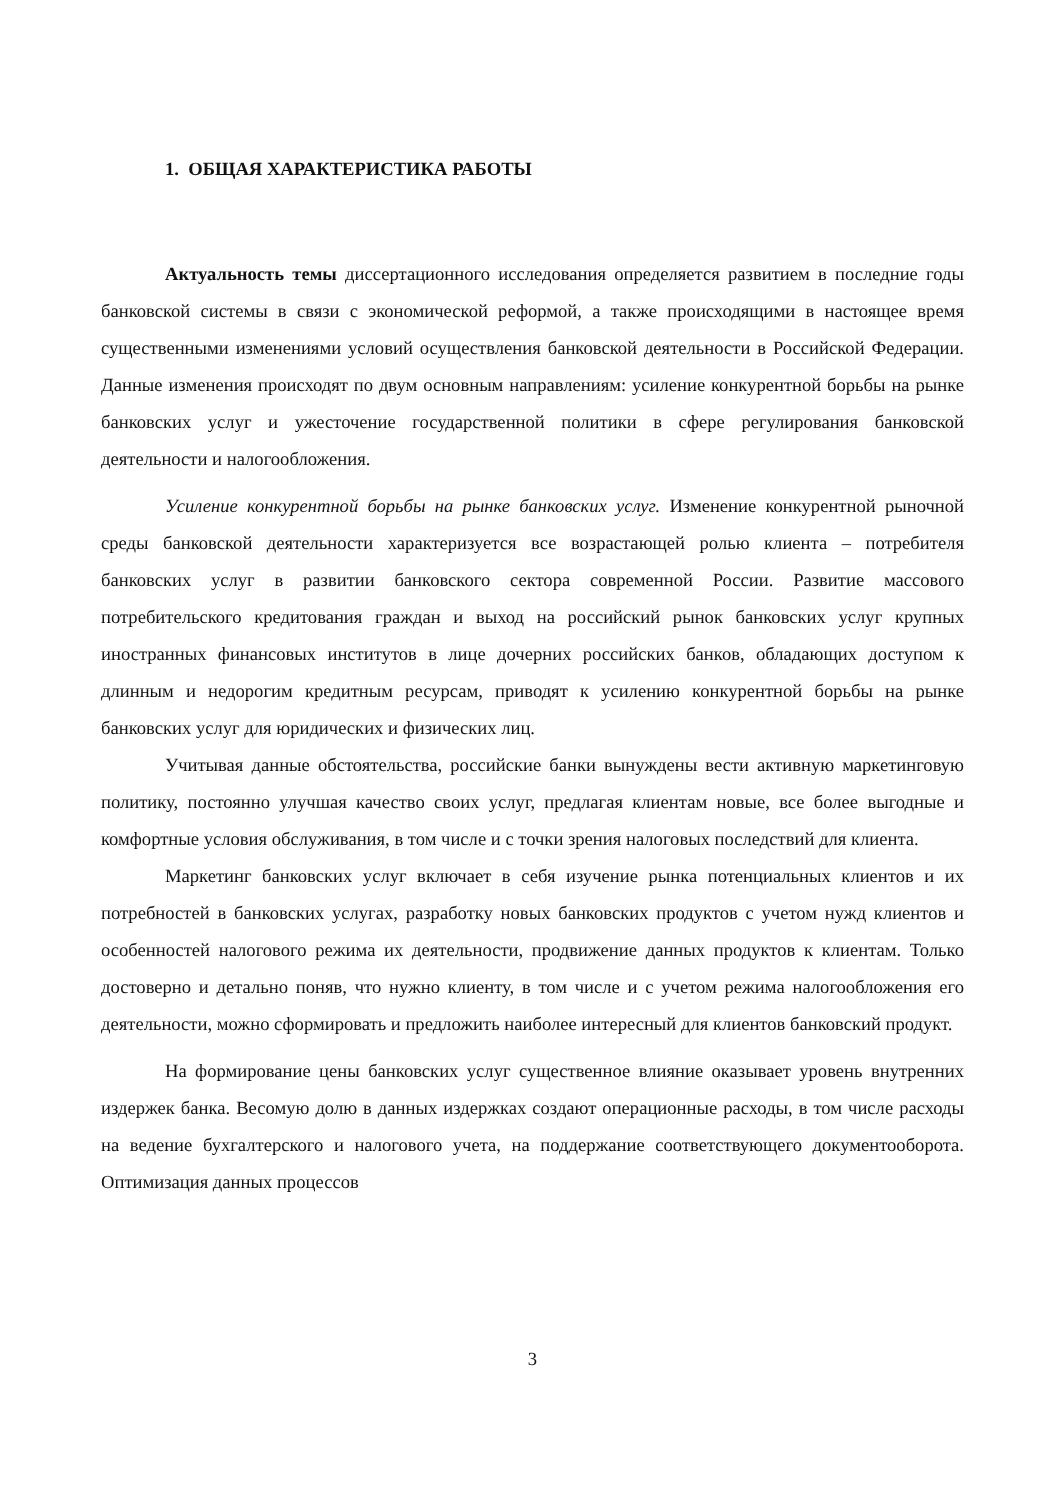1. ОБЩАЯ ХАРАКТЕРИСТИКА РАБОТЫ
Актуальность темы диссертационного исследования определяется развитием в последние годы банковской системы в связи с экономической реформой, а также происходящими в настоящее время существенными изменениями условий осуществления банковской деятельности в Российской Федерации. Данные изменения происходят по двум основным направлениям: усиление конкурентной борьбы на рынке банковских услуг и ужесточение государственной политики в сфере регулирования банковской деятельности и налогообложения.
Усиление конкурентной борьбы на рынке банковских услуг. Изменение конкурентной рыночной среды банковской деятельности характеризуется все возрастающей ролью клиента – потребителя банковских услуг в развитии банковского сектора современной России. Развитие массового потребительского кредитования граждан и выход на российский рынок банковских услуг крупных иностранных финансовых институтов в лице дочерних российских банков, обладающих доступом к длинным и недорогим кредитным ресурсам, приводят к усилению конкурентной борьбы на рынке банковских услуг для юридических и физических лиц.
Учитывая данные обстоятельства, российские банки вынуждены вести активную маркетинговую политику, постоянно улучшая качество своих услуг, предлагая клиентам новые, все более выгодные и комфортные условия обслуживания, в том числе и с точки зрения налоговых последствий для клиента.
Маркетинг банковских услуг включает в себя изучение рынка потенциальных клиентов и их потребностей в банковских услугах, разработку новых банковских продуктов с учетом нужд клиентов и особенностей налогового режима их деятельности, продвижение данных продуктов к клиентам. Только достоверно и детально поняв, что нужно клиенту, в том числе и с учетом режима налогообложения его деятельности, можно сформировать и предложить наиболее интересный для клиентов банковский продукт.
На формирование цены банковских услуг существенное влияние оказывает уровень внутренних издержек банка. Весомую долю в данных издержках создают операционные расходы, в том числе расходы на ведение бухгалтерского и налогового учета, на поддержание соответствующего документооборота. Оптимизация данных процессов
3